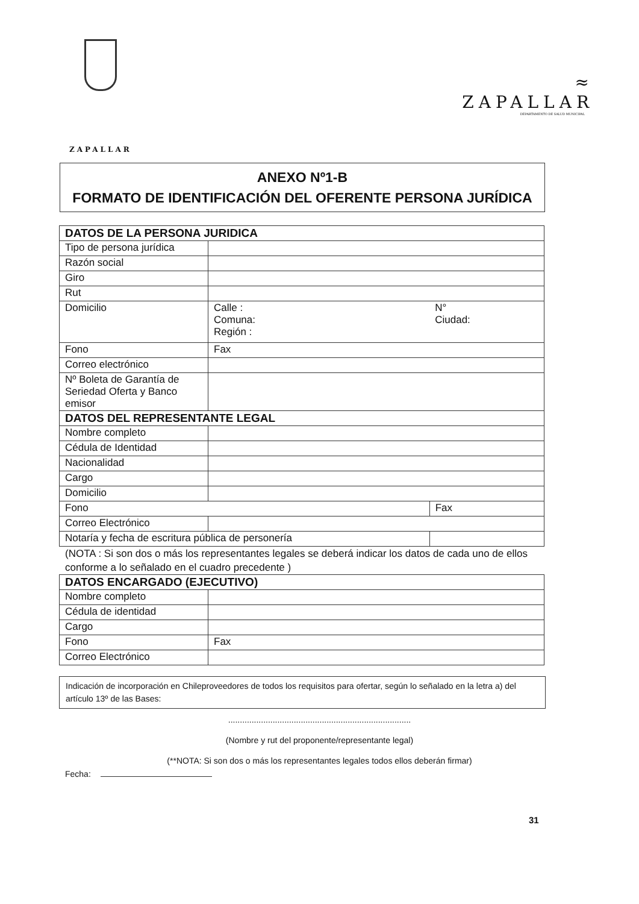ZAPALLAR
≈
ZAPALLAR
DEPARTAMENTO DE SALUD MUNICIPAL
ANEXO Nº1-B
FORMATO DE IDENTIFICACIÓN DEL OFERENTE PERSONA JURÍDICA
| DATOS DE LA PERSONA JURIDICA | | |
| --- | --- | --- |
| Tipo de persona jurídica | | |
| Razón social | | |
| Giro | | |
| Rut | | |
| Domicilio | Calle : Comuna: Región : | N° Ciudad: |
| Fono | Fax | |
| Correo electrónico | | |
| Nº Boleta de Garantía de Seriedad Oferta y Banco emisor | | |
| DATOS DEL REPRESENTANTE LEGAL | | |
| Nombre completo | | |
| Cédula de Identidad | | |
| Nacionalidad | | |
| Cargo | | |
| Domicilio | | |
| Fono | | Fax |
| Correo Electrónico | | |
| Notaría y fecha de escritura pública de personería | | |
(NOTA : Si son dos o más los representantes legales se deberá indicar los datos de cada uno de ellos conforme a lo señalado en el cuadro precedente )
| DATOS ENCARGADO (EJECUTIVO) | | |
| --- | --- | --- |
| Nombre completo | | |
| Cédula de identidad | | |
| Cargo | | |
| Fono | | Fax |
| Correo Electrónico | | |
Indicación de incorporación en Chileproveedores de todos los requisitos para ofertar, según lo señalado en la letra a) del artículo 13º de las Bases:
..............................................................................
(Nombre y rut del proponente/representante legal)
(**NOTA: Si son dos o más los representantes legales todos ellos deberán firmar)
Fecha:
31